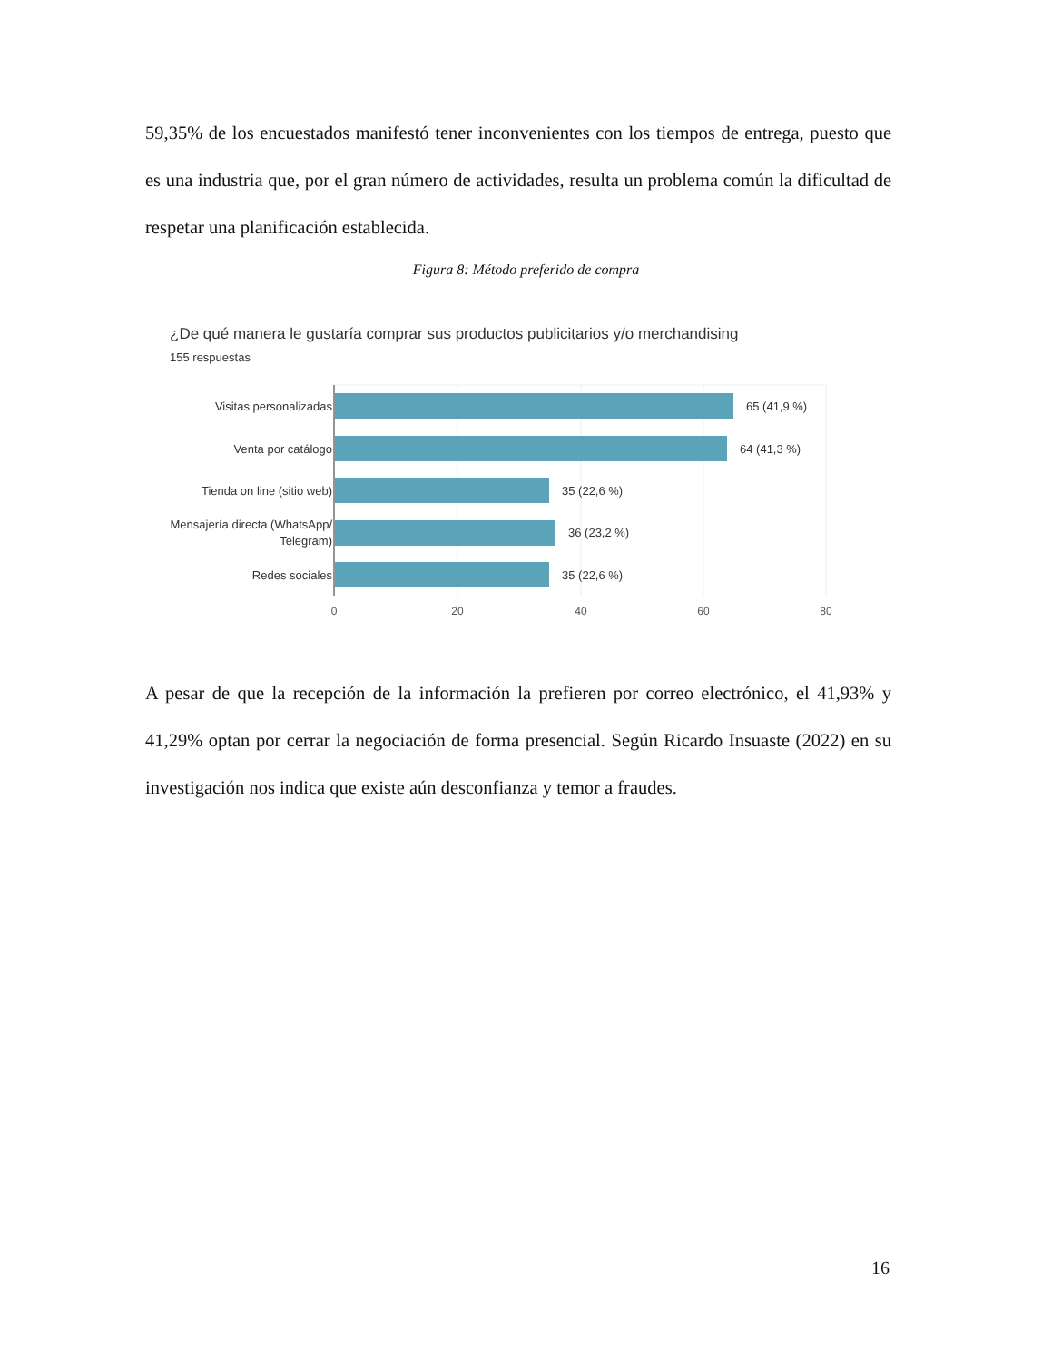59,35% de los encuestados manifestó tener inconvenientes con los tiempos de entrega, puesto que es una industria que, por el gran número de actividades, resulta un problema común la dificultad de respetar una planificación establecida.
Figura 8: Método preferido de compra
¿De qué manera le gustaría comprar sus productos publicitarios y/o merchandising
155 respuestas
Visitas personalizadas
Venta por catálogo
Tienda on line (sitio web)
Mensajería directa (WhatsApp/
Telegram)
Redes sociales
65 (41,9 %)
64 (41,3 %)
35 (22,6 %)
36 (23,2 %)
35 (22,6 %)
0
20
40
60
80
A pesar de que la recepción de la información la prefieren por correo electrónico, el 41,93% y 41,29% optan por cerrar la negociación de forma presencial. Según Ricardo Insuaste (2022) en su investigación nos indica que existe aún desconfianza y temor a fraudes.
16